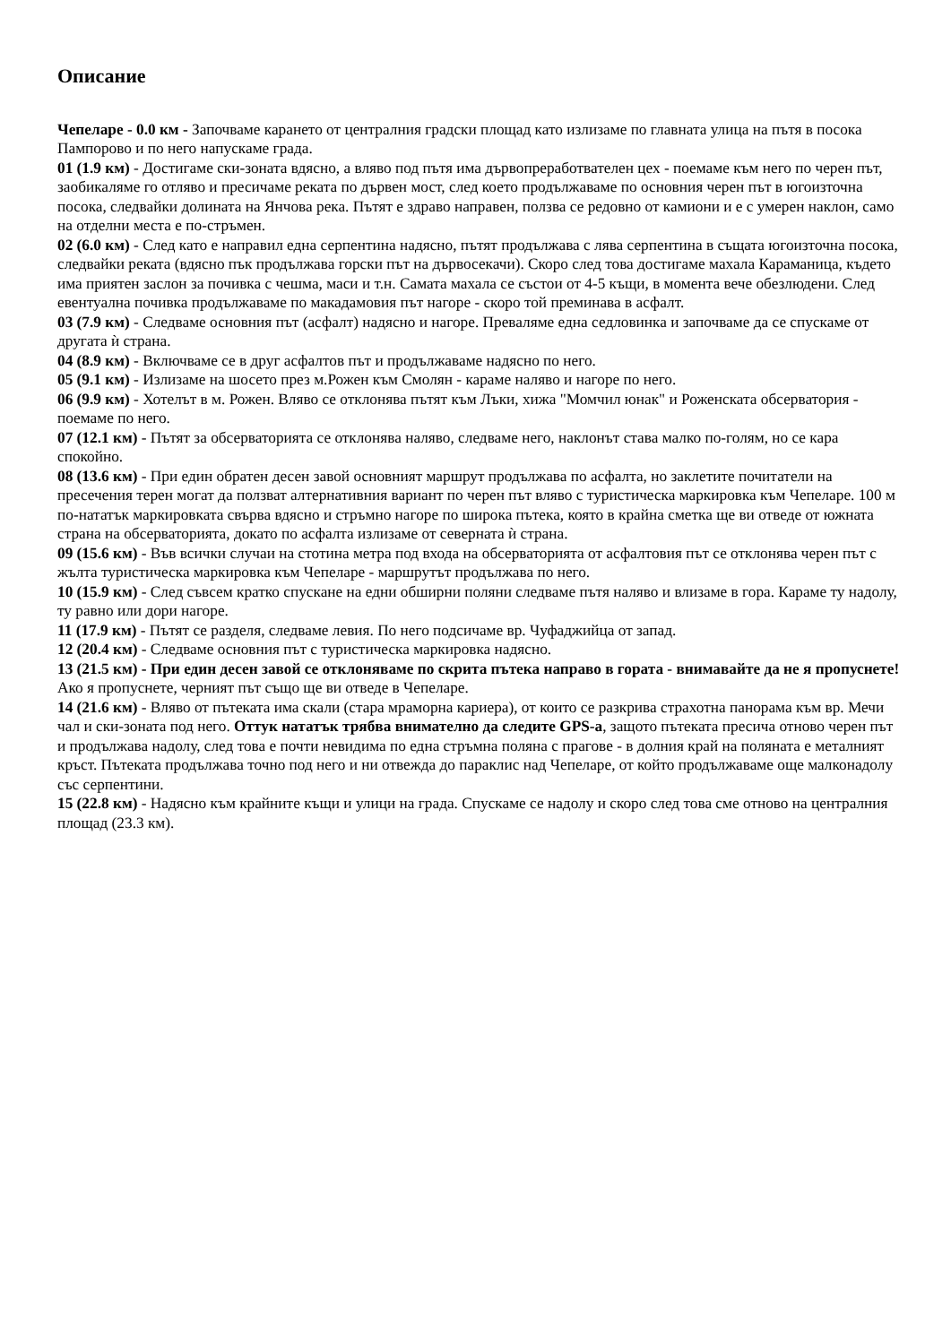Описание
Чепеларе - 0.0 км - Започваме карането от централния градски площад като излизаме по главната улица на пътя в посока Пампорово и по него напускаме града.
01 (1.9 км) - Достигаме ски-зоната вдясно, а вляво под пътя има дървопреработвателен цех - поемаме към него по черен път, заобикаляме го отляво и пресичаме реката по дървен мост, след което продължаваме по основния черен път в югоизточна посока, следвайки долината на Янчова река. Пътят е здраво направен, ползва се редовно от камиони и е с умерен наклон, само на отделни места е по-стръмен.
02 (6.0 км) - След като е направил една серпентина надясно, пътят продължава с лява серпентина в същата югоизточна посока, следвайки реката (вдясно пък продължава горски път на дървосекачи). Скоро след това достигаме махала Караманица, където има приятен заслон за почивка с чешма, маси и т.н. Самата махала се състои от 4-5 къщи, в момента вече обезлюдени. След евентуална почивка продължаваме по макадамовия път нагоре - скоро той преминава в асфалт.
03 (7.9 км) - Следваме основния път (асфалт) надясно и нагоре. Преваляме една седловинка и започваме да се спускаме от другата ѝ страна.
04 (8.9 км) - Включваме се в друг асфалтов път и продължаваме надясно по него.
05 (9.1 км) - Излизаме на шосето през м.Рожен към Смолян - караме наляво и нагоре по него.
06 (9.9 км) - Хотелът в м. Рожен. Вляво се отклонява пътят към Лъки, хижа "Момчил юнак" и Роженската обсерватория - поемаме по него.
07 (12.1 км) - Пътят за обсерваторията се отклонява наляво, следваме него, наклонът става малко по-голям, но се кара спокойно.
08 (13.6 км) - При един обратен десен завой основният маршрут продължава по асфалта, но заклетите почитатели на пресечения терен могат да ползват алтернативния вариант по черен път вляво с туристическа маркировка към Чепеларе. 100 м по-нататък маркировката свърва вдясно и стръмно нагоре по широка пътека, която в крайна сметка ще ви отведе от южната страна на обсерваторията, докато по асфалта излизаме от северната ѝ страна.
09 (15.6 км) - Във всички случаи на стотина метра под входа на обсерваторията от асфалтовия път се отклонява черен път с жълта туристическа маркировка към Чепеларе - маршрутът продължава по него.
10 (15.9 км) - След съвсем кратко спускане на едни обширни поляни следваме пътя наляво и влизаме в гора. Караме ту надолу, ту равно или дори нагоре.
11 (17.9 км) - Пътят се разделя, следваме левия. По него подсичаме вр. Чуфаджийца от запад.
12 (20.4 км) - Следваме основния път с туристическа маркировка надясно.
13 (21.5 км) - При един десен завой се отклоняваме по скрита пътека направо в гората - внимавайте да не я пропуснете! Ако я пропуснете, черният път също ще ви отведе в Чепеларе.
14 (21.6 км) - Вляво от пътеката има скали (стара мраморна кариера), от които се разкрива страхотна панорама към вр. Мечи чал и ски-зоната под него. Оттук нататък трябва внимателно да следите GPS-а, защото пътеката пресича отново черен път и продължава надолу, след това е почти невидима по една стръмна поляна с прагове - в долния край на поляната е металният кръст. Пътеката продължава точно под него и ни отвежда до параклис над Чепеларе, от който продължаваме още малконадолу със серпентини.
15 (22.8 км) - Надясно към крайните къщи и улици на града. Спускаме се надолу и скоро след това сме отново на централния площад (23.3 км).